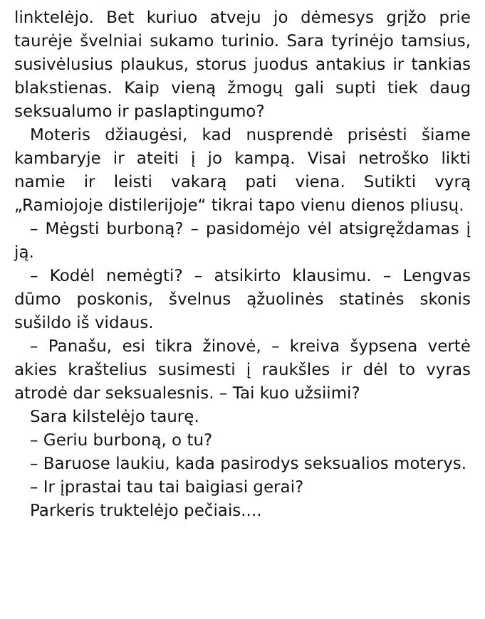linktelėjo. Bet kuriuo atveju jo dėmesys grįžo prie taurėje švelniai sukamo turinio. Sara tyri­nėjo tamsius, susivėlusius plaukus, storus juo­dus antakius ir tankias blakstienas. Kaip vieną žmogų gali supti tiek daug seksualumo ir pas­laptingumo?
Moteris džiaugėsi, kad nusprendė prisėsti šiame kambaryje ir ateiti į jo kampą. Visai net­roško likti namie ir leisti vakarą pati viena. Su­tikti vyrą „Ramiojoje distilerijoje“ tikrai tapo vienu dienos pliusų.
– Mėgsti burboną? – pasidomėjo vėl atsigręž­damas į ją.
– Kodėl nemėgti? – atsikirto klausimu. – Leng­vas dūmo poskonis, švelnus ąžuolinės statinės skonis sušildo iš vidaus.
– Panašu, esi tikra žinovė, – kreiva šypsena vertė akies kraštelius susimesti į raukšles ir dėl to vyras atrodė dar seksualesnis. – Tai kuo užsi­imi?
Sara kilstelėjo taurę.
– Geriu burboną, o tu?
– Baruose laukiu, kada pasirodys seksualios moterys.
– Ir įprastai tau tai baigiasi gerai?
Parkeris truktelėjo pečiais....